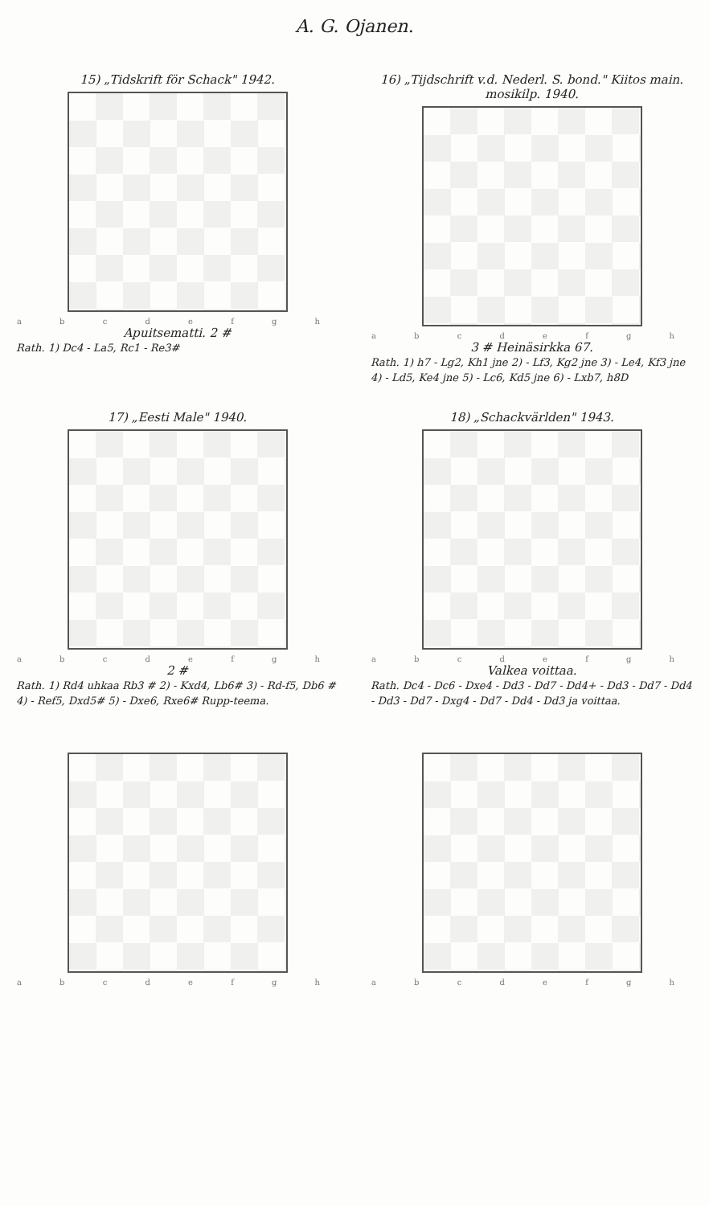A. G. Ojanen.
15) „Tidskrift för Schack" 1942.
a b c d e f g h
Apuitsematti. 2 #
Rath. 1) Dc4 - La5, Rc1 - Re3#
16) „Tijdschrift v.d. Nederl. S. bond." Kiitos main. mosikilp. 1940.
a b c d e f g h
3 # Heinäsirkka 67.
Rath. 1) h7 - Lg2, Kh1 jne 2) - Lf3, Kg2 jne 3) - Le4, Kf3 jne 4) - Ld5, Ke4 jne 5) - Lc6, Kd5 jne 6) - Lxb7, h8D
17) „Eesti Male" 1940.
a b c d e f g h
2 #
Rath. 1) Rd4 uhkaa Rb3 # 2) - Kxd4, Lb6# 3) - Rd-f5, Db6 # 4) - Ref5, Dxd5# 5) - Dxe6, Rxe6# Rupp-teema.
18) „Schackvärlden" 1943.
a b c d e f g h
Valkea voittaa.
Rath. Dc4 - Dc6 - Dxe4 - Dd3 - Dd7 - Dd4+ - Dd3 - Dd7 - Dd4 - Dd3 - Dd7 - Dxg4 - Dd7 - Dd4 - Dd3 ja voittaa.
a b c d e f g h
a b c d e f g h